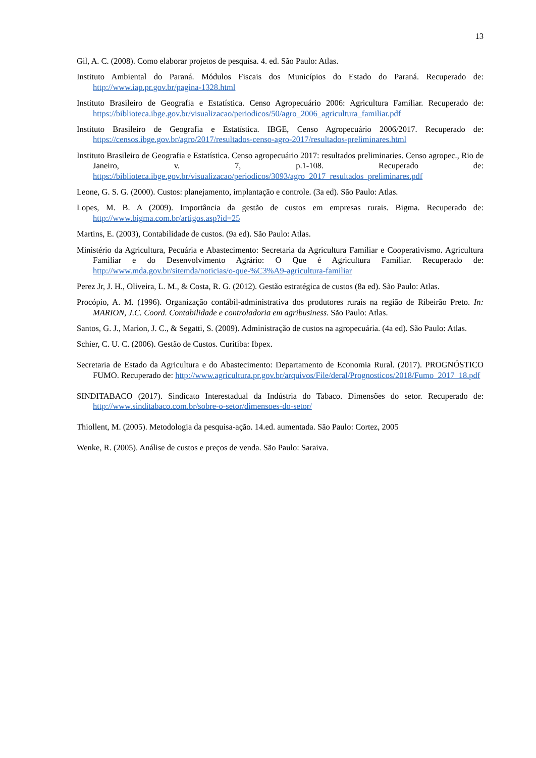13
Gil, A. C. (2008). Como elaborar projetos de pesquisa. 4. ed. São Paulo: Atlas.
Instituto Ambiental do Paraná. Módulos Fiscais dos Municípios do Estado do Paraná. Recuperado de: http://www.iap.pr.gov.br/pagina-1328.html
Instituto Brasileiro de Geografia e Estatística. Censo Agropecuário 2006: Agricultura Familiar. Recuperado de: https://biblioteca.ibge.gov.br/visualizacao/periodicos/50/agro_2006_agricultura_familiar.pdf
Instituto Brasileiro de Geografia e Estatística. IBGE, Censo Agropecuário 2006/2017. Recuperado de: https://censos.ibge.gov.br/agro/2017/resultados-censo-agro-2017/resultados-preliminares.html
Instituto Brasileiro de Geografia e Estatística. Censo agropecuário 2017: resultados preliminaries. Censo agropec., Rio de Janeiro, v. 7, p.1-108. Recuperado de: https://biblioteca.ibge.gov.br/visualizacao/periodicos/3093/agro_2017_resultados_preliminares.pdf
Leone, G. S. G. (2000). Custos: planejamento, implantação e controle. (3a ed). São Paulo: Atlas.
Lopes, M. B. A (2009). Importância da gestão de custos em empresas rurais. Bigma. Recuperado de: http://www.bigma.com.br/artigos.asp?id=25
Martins, E. (2003), Contabilidade de custos. (9a ed). São Paulo: Atlas.
Ministério da Agricultura, Pecuária e Abastecimento: Secretaria da Agricultura Familiar e Cooperativismo. Agricultura Familiar e do Desenvolvimento Agrário: O Que é Agricultura Familiar. Recuperado de: http://www.mda.gov.br/sitemda/noticias/o-que-%C3%A9-agricultura-familiar
Perez Jr, J. H., Oliveira, L. M., & Costa, R. G. (2012). Gestão estratégica de custos (8a ed). São Paulo: Atlas.
Procópio, A. M. (1996). Organização contábil-administrativa dos produtores rurais na região de Ribeirão Preto. In: MARION, J.C. Coord. Contabilidade e controladoria em agribusiness. São Paulo: Atlas.
Santos, G. J., Marion, J. C., & Segatti, S. (2009). Administração de custos na agropecuária. (4a ed). São Paulo: Atlas.
Schier, C. U. C. (2006). Gestão de Custos. Curitiba: Ibpex.
Secretaria de Estado da Agricultura e do Abastecimento: Departamento de Economia Rural. (2017). PROGNÓSTICO FUMO. Recuperado de: http://www.agricultura.pr.gov.br/arquivos/File/deral/Prognosticos/2018/Fumo_2017_18.pdf
SINDITABACO (2017). Sindicato Interestadual da Indústria do Tabaco. Dimensões do setor. Recuperado de: http://www.sinditabaco.com.br/sobre-o-setor/dimensoes-do-setor/
Thiollent, M. (2005). Metodologia da pesquisa-ação. 14.ed. aumentada. São Paulo: Cortez, 2005
Wenke, R. (2005). Análise de custos e preços de venda. São Paulo: Saraiva.